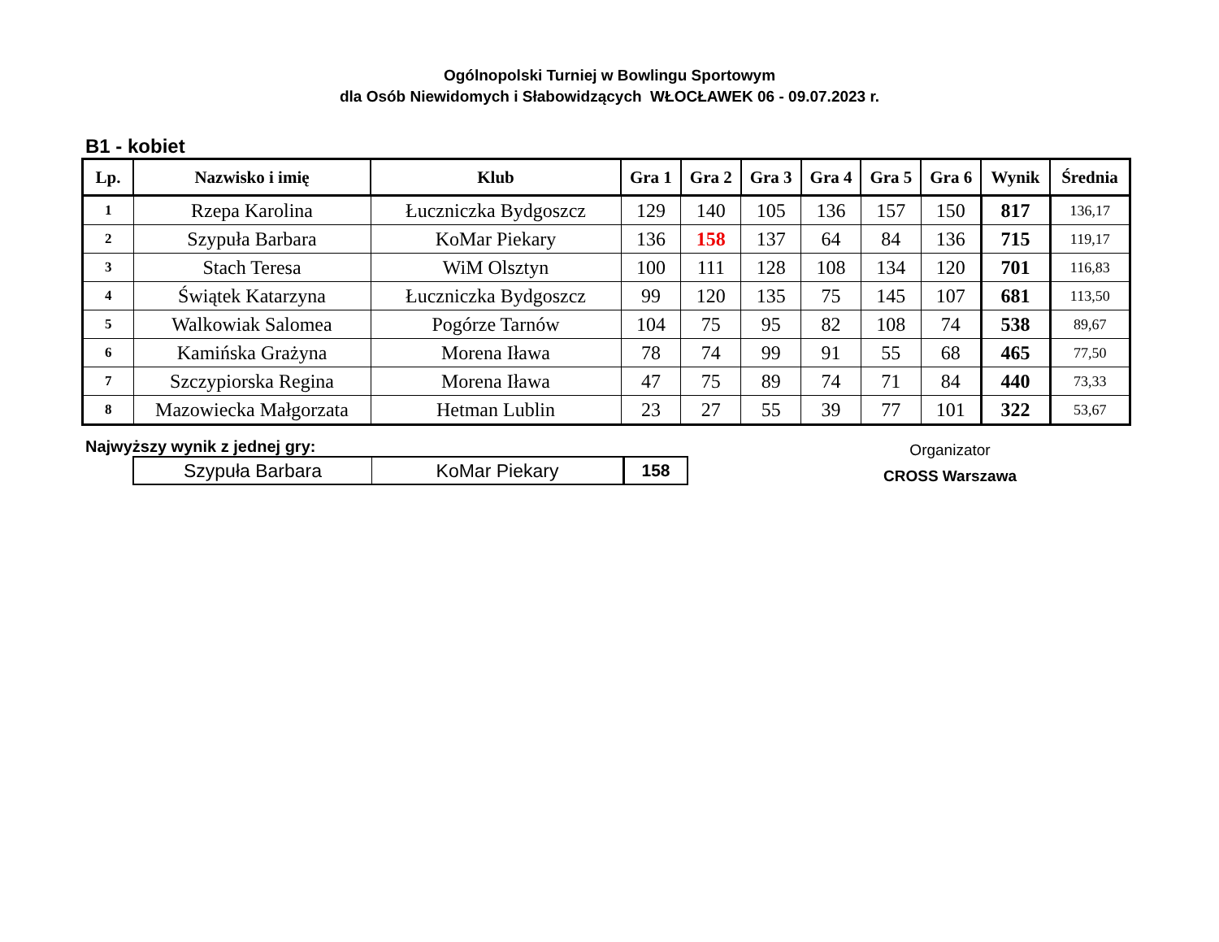Ogólnopolski Turniej w Bowlingu Sportowym
dla Osób Niewidomych i Słabowidzących WŁOCŁAWEK 06 - 09.07.2023 r.
B1 - kobiet
| Lp. | Nazwisko i imię | Klub | Gra 1 | Gra 2 | Gra 3 | Gra 4 | Gra 5 | Gra 6 | Wynik | Średnia |
| --- | --- | --- | --- | --- | --- | --- | --- | --- | --- | --- |
| 1 | Rzepa Karolina | Łuczniczka Bydgoszcz | 129 | 140 | 105 | 136 | 157 | 150 | 817 | 136,17 |
| 2 | Szypuła Barbara | KoMar Piekary | 136 | 158 | 137 | 64 | 84 | 136 | 715 | 119,17 |
| 3 | Stach Teresa | WiM Olsztyn | 100 | 111 | 128 | 108 | 134 | 120 | 701 | 116,83 |
| 4 | Świątek Katarzyna | Łuczniczka Bydgoszcz | 99 | 120 | 135 | 75 | 145 | 107 | 681 | 113,50 |
| 5 | Walkowiak Salomea | Pogórze Tarnów | 104 | 75 | 95 | 82 | 108 | 74 | 538 | 89,67 |
| 6 | Kamińska Grażyna | Morena Iława | 78 | 74 | 99 | 91 | 55 | 68 | 465 | 77,50 |
| 7 | Szczypiorska Regina | Morena Iława | 47 | 75 | 89 | 74 | 71 | 84 | 440 | 73,33 |
| 8 | Mazowiecka Małgorzata | Hetman Lublin | 23 | 27 | 55 | 39 | 77 | 101 | 322 | 53,67 |
Najwyższy wynik z jednej gry:
| Szypuła Barbara | KoMar Piekary | 158 |
Organizator
CROSS Warszawa